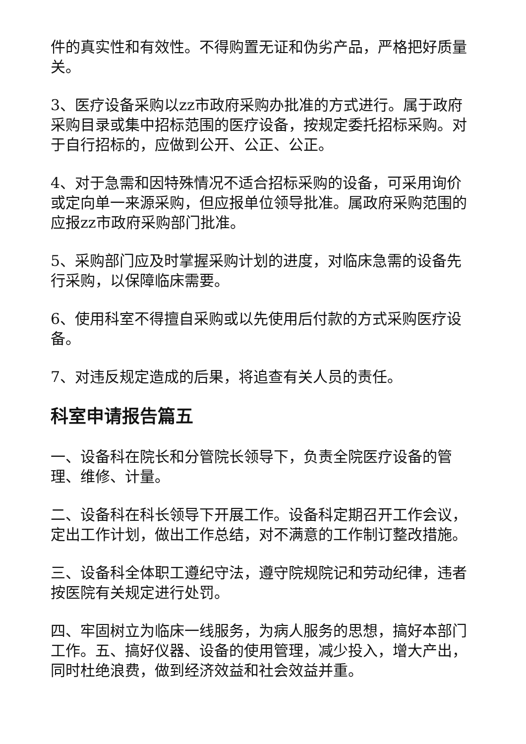件的真实性和有效性。不得购置无证和伪劣产品，严格把好质量关。
3、医疗设备采购以zz市政府采购办批准的方式进行。属于政府采购目录或集中招标范围的医疗设备，按规定委托招标采购。对于自行招标的，应做到公开、公正、公正。
4、对于急需和因特殊情况不适合招标采购的设备，可采用询价或定向单一来源采购，但应报单位领导批准。属政府采购范围的应报zz市政府采购部门批准。
5、采购部门应及时掌握采购计划的进度，对临床急需的设备先行采购，以保障临床需要。
6、使用科室不得擅自采购或以先使用后付款的方式采购医疗设备。
7、对违反规定造成的后果，将追查有关人员的责任。
科室申请报告篇五
一、设备科在院长和分管院长领导下，负责全院医疗设备的管理、维修、计量。
二、设备科在科长领导下开展工作。设备科定期召开工作会议，定出工作计划，做出工作总结，对不满意的工作制订整改措施。
三、设备科全体职工遵纪守法，遵守院规院记和劳动纪律，违者按医院有关规定进行处罚。
四、牢固树立为临床一线服务，为病人服务的思想，搞好本部门工作。五、搞好仪器、设备的使用管理，减少投入，增大产出，同时杜绝浪费，做到经济效益和社会效益并重。